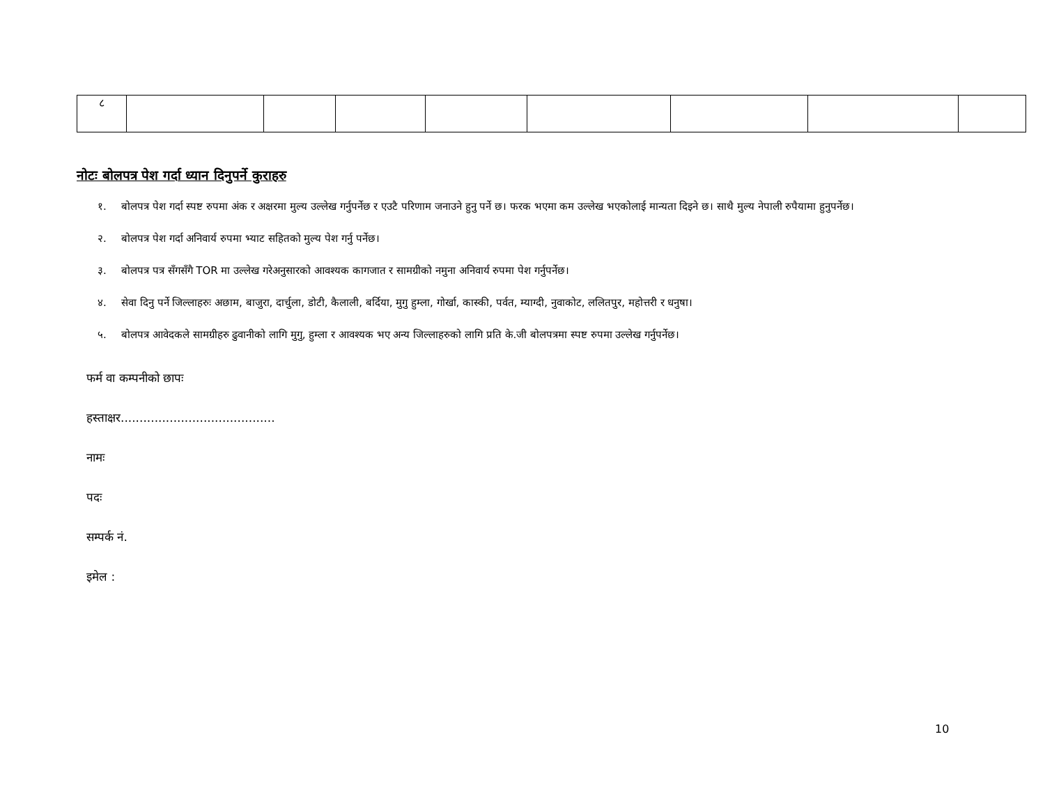| ८ | | | | | | | | |
नोटः बोलपत्र पेश गर्दा ध्यान दिनुपर्ने कुराहरु
१. बोलपत्र पेश गर्दा स्पष्ट रुपमा अंक र अक्षरमा मुल्य उल्लेख गर्नुपर्नेछ र एउटै परिणाम जनाउने हुनु पर्ने छ। फरक भएमा कम उल्लेख भएकोलाई मान्यता दिइने छ। साथै मुल्य नेपाली रुपैयामा हुनुपर्नेछ।
२. बोलपत्र पेश गर्दा अनिवार्य रुपमा भ्याट सहितको मुल्य पेश गर्नु पर्नेछ।
३. बोलपत्र पत्र सँगसँगै TOR मा उल्लेख गरेअनुसारको आवश्यक कागजात र सामग्रीको नमुना अनिवार्य रुपमा पेश गर्नुपर्नेछ।
४. सेवा दिनु पर्ने जिल्लाहरुः अछाम, बाजुरा, दार्चुला, डोटी, कैलाली, बर्दिया, मुगु हुम्ला, गोर्खा, कास्की, पर्वत, म्याग्दी, नुवाकोट, ललितपुर, महोत्तरी र धनुषा।
५. बोलपत्र आवेदकले सामग्रीहरु ढुवानीको लागि मुगु, हुम्ला र आवश्यक भए अन्य जिल्लाहरुको लागि प्रति के.जी बोलपत्रमा स्पष्ट रुपमा उल्लेख गर्नुपर्नेछ।
फर्म वा कम्पनीको छापः
हस्ताक्षर.........................................
नामः
पदः
सम्पर्क नं.
इमेल :
10